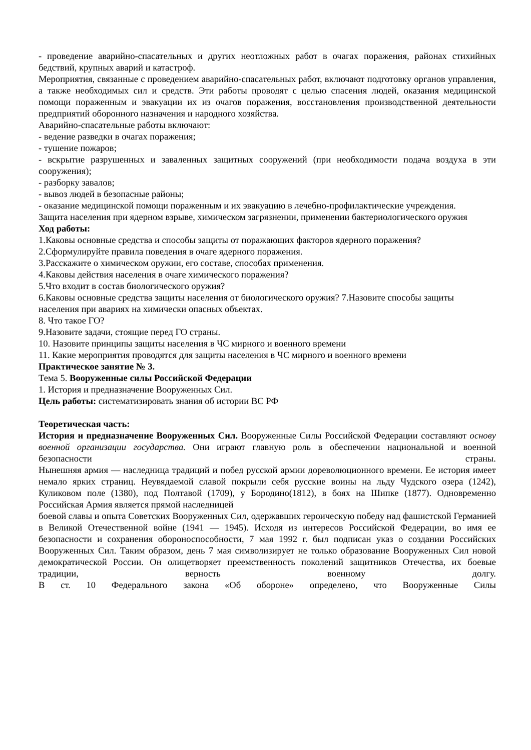- проведение аварийно-спасательных и других неотложных работ в очагах поражения, районах стихийных бедствий, крупных аварий и катастроф.
Мероприятия, связанные с проведением аварийно-спасательных работ, включают подготовку органов управления, а также необходимых сил и средств. Эти работы проводят с целью спасения людей, оказания медицинской помощи пораженным и эвакуации их из очагов поражения, восстановления производственной деятельности предприятий оборонного назначения и народного хозяйства.
Аварийно-спасательные работы включают:
- ведение разведки в очагах поражения;
- тушение пожаров;
- вскрытие разрушенных и заваленных защитных сооружений (при необходимости подача воздуха в эти сооружения);
- разборку завалов;
- вывоз людей в безопасные районы;
- оказание медицинской помощи пораженным и их эвакуацию в лечебно-профилактические учреждения.
Защита населения при ядерном взрыве, химическом загрязнении, применении бактериологического оружия
Ход работы:
1.Каковы основные средства и способы защиты от поражающих факторов ядерного поражения?
2.Сформулируйте правила поведения в очаге ядерного поражения.
3.Расскажите о химическом оружии, его составе, способах применения.
4.Каковы действия населения в очаге химического поражения?
5.Что входит в состав биологического оружия?
6.Каковы основные средства защиты населения от биологического оружия? 7.Назовите способы защиты населения при авариях на химически опасных объектах.
8. Что такое ГО?
9.Назовите задачи, стоящие перед ГО страны.
10. Назовите принципы защиты населения в ЧС мирного и военного времени
11. Какие мероприятия проводятся для защиты населения в ЧС мирного и военного времени
Практическое занятие № 3.
Тема 5. Вооруженные силы Российской Федерации
1. История и предназначение Вооруженных Сил.
Цель работы: систематизировать знания об истории ВС РФ
Теоретическая часть:
История и предназначение Вооруженных Сил. Вооруженные Силы Российской Федерации составляют основу военной организации государства. Они играют главную роль в обеспечении национальной и военной безопасности страны.
Нынешняя армия — наследница традиций и побед русской армии дореволюционного времени. Ее история имеет немало ярких страниц. Неувядаемой славой покрыли себя русские воины на льду Чудского озера (1242), Куликовом поле (1380), под Полтавой (1709), у Бородино(1812), в боях на Шипке (1877). Одновременно Российская Армия является прямой наследницей
боевой славы и опыта Советских Вооруженных Сил, одержавших героическую победу над фашистской Германией в Великой Отечественной войне (1941 — 1945). Исходя из интересов Российской Федерации, во имя ее безопасности и сохранения обороноспособности, 7 мая 1992 г. был подписан указ о создании Российских Вооруженных Сил. Таким образом, день 7 мая символизирует не только образование Вооруженных Сил новой демократической России. Он олицетворяет преемственность поколений защитников Отечества, их боевые традиции, верность военному долгу.
В ст. 10 Федерального закона «Об обороне» определено, что Вооруженные Силы